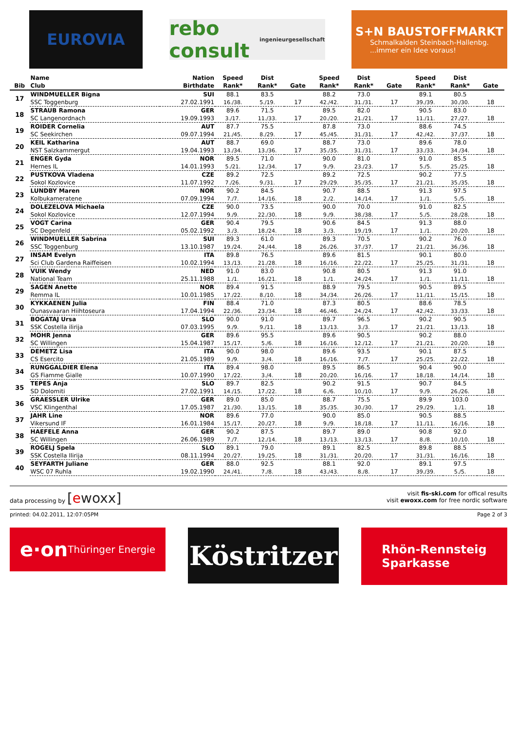EUROVIA
rebo consult ingenieurgesellschaft
S+N BAUSTOFFMARKT
Schmalkalden Steinbach-Hallenbg.
...immer ein Idee voraus!
| | Name | Nation | Speed | Dist | | Speed | Dist | | Speed | Dist | |
| --- | --- | --- | --- | --- | --- | --- | --- | --- | --- | --- | --- |
| Bib | Club | Birthdate | Rank* | Rank* | Gate | Rank* | Rank* | Gate | Rank* | Rank* | Gate |
| 17 | WINDMUELLER Bigna | SUI | 88.1 | 83.5 | | 88.2 | 73.0 | | 89.1 | 80.5 | |
| | SSC Toggenburg | 27.02.1991 | 16./38. | 5./19. | 17 | 42./42. | 31./31. | 17 | 39./39. | 30./30. | 18 |
| 18 | STRAUB Ramona | GER | 89.6 | 71.5 | | 89.5 | 82.0 | | 90.5 | 83.0 | |
| | SC Langenordnach | 19.09.1993 | 3./17. | 11./33. | 17 | 20./20. | 21./21. | 17 | 11./11. | 27./27. | 18 |
| 19 | ROIDER Cornelia | AUT | 87.7 | 75.5 | | 87.8 | 73.0 | | 88.6 | 74.5 | |
| | SC Seekirchen | 09.07.1994 | 21./45. | 8./29. | 17 | 45./45. | 31./31. | 17 | 42./42. | 37./37. | 18 |
| 20 | KEIL Katharina | AUT | 88.7 | 69.0 | | 88.7 | 73.0 | | 89.6 | 78.0 | |
| | NST Salzkammergut | 19.04.1993 | 13./34. | 13./36. | 17 | 35./35. | 31./31. | 17 | 33./33. | 34./34. | 18 |
| 21 | ENGER Gyda | NOR | 89.5 | 71.0 | | 90.0 | 81.0 | | 91.0 | 85.5 | |
| | Hernes IL | 14.01.1993 | 5./21. | 12./34. | 17 | 9./9. | 23./23. | 17 | 5./5. | 25./25. | 18 |
| 22 | PUSTKOVA Vladena | CZE | 89.2 | 72.5 | | 89.2 | 72.5 | | 90.2 | 77.5 | |
| | Sokol Kozlovice | 11.07.1992 | 7./26. | 9./31. | 17 | 29./29. | 35./35. | 17 | 21./21. | 35./35. | 18 |
| 23 | LUNDBY Maren | NOR | 90.2 | 84.5 | | 90.7 | 88.5 | | 91.3 | 97.5 | |
| | Kolbukameratene | 07.09.1994 | 7./7. | 14./16. | 18 | 2./2. | 14./14. | 17 | 1./1. | 5./5. | 18 |
| 24 | DOLEZELOVA Michaela | CZE | 90.0 | 73.5 | | 90.0 | 70.0 | | 91.0 | 82.5 | |
| | Sokol Kozlovice | 12.07.1994 | 9./9. | 22./30. | 18 | 9./9. | 38./38. | 17 | 5./5. | 28./28. | 18 |
| 25 | VOGT Carina | GER | 90.4 | 79.5 | | 90.6 | 84.5 | | 91.3 | 88.0 | |
| | SC Degenfeld | 05.02.1992 | 3./3. | 18./24. | 18 | 3./3. | 19./19. | 17 | 1./1. | 20./20. | 18 |
| 26 | WINDMUELLER Sabrina | SUI | 89.3 | 61.0 | | 89.3 | 70.5 | | 90.2 | 76.0 | |
| | SSC Toggenburg | 13.10.1987 | 19./24. | 24./44. | 18 | 26./26. | 37./37. | 17 | 21./21. | 36./36. | 18 |
| 27 | INSAM Evelyn | ITA | 89.8 | 76.5 | | 89.6 | 81.5 | | 90.1 | 80.0 | |
| | Sci Club Gardena Raiffeisen | 10.02.1994 | 13./13. | 21./28. | 18 | 16./16. | 22./22. | 17 | 25./25. | 31./31. | 18 |
| 28 | VUIK Wendy | NED | 91.0 | 83.0 | | 90.8 | 80.5 | | 91.3 | 91.0 | |
| | National Team | 25.11.1988 | 1./1. | 16./21. | 18 | 1./1. | 24./24. | 17 | 1./1. | 11./11. | 18 |
| 29 | SAGEN Anette | NOR | 89.4 | 91.5 | | 88.9 | 79.5 | | 90.5 | 89.5 | |
| | Remma IL | 10.01.1985 | 17./22. | 8./10. | 18 | 34./34. | 26./26. | 17 | 11./11. | 15./15. | 18 |
| 30 | KYKKAENEN Julia | FIN | 88.4 | 71.0 | | 87.3 | 80.5 | | 88.6 | 78.5 | |
| | Ounasvaaran Hiihtoseura | 17.04.1994 | 22./36. | 23./34. | 18 | 46./46. | 24./24. | 17 | 42./42. | 33./33. | 18 |
| 31 | BOGATAJ Ursa | SLO | 90.0 | 91.0 | | 89.7 | 96.5 | | 90.2 | 90.5 | |
| | SSK Costella ilirija | 07.03.1995 | 9./9. | 9./11. | 18 | 13./13. | 3./3. | 17 | 21./21. | 13./13. | 18 |
| 32 | MOHR Jenna | GER | 89.6 | 95.5 | | 89.6 | 90.5 | | 90.2 | 88.0 | |
| | SC Willingen | 15.04.1987 | 15./17. | 5./6. | 18 | 16./16. | 12./12. | 17 | 21./21. | 20./20. | 18 |
| 33 | DEMETZ Lisa | ITA | 90.0 | 98.0 | | 89.6 | 93.5 | | 90.1 | 87.5 | |
| | CS Esercito | 21.05.1989 | 9./9. | 3./4. | 18 | 16./16. | 7./7. | 17 | 25./25. | 22./22. | 18 |
| 34 | RUNGGALDIER Elena | ITA | 89.4 | 98.0 | | 89.5 | 86.5 | | 90.4 | 90.0 | |
| | GS Fiamme Gialle | 10.07.1990 | 17./22. | 3./4. | 18 | 20./20. | 16./16. | 17 | 18./18. | 14./14. | 18 |
| 35 | TEPES Anja | SLO | 89.7 | 82.5 | | 90.2 | 91.5 | | 90.7 | 84.5 | |
| | SD Dolomiti | 27.02.1991 | 14./15. | 17./22. | 18 | 6./6. | 10./10. | 17 | 9./9. | 26./26. | 18 |
| 36 | GRAESSLER Ulrike | GER | 89.0 | 85.0 | | 88.7 | 75.5 | | 89.9 | 103.0 | |
| | VSC Klingenthal | 17.05.1987 | 21./30. | 13./15. | 18 | 35./35. | 30./30. | 17 | 29./29. | 1./1. | 18 |
| 37 | JAHR Line | NOR | 89.6 | 77.0 | | 90.0 | 85.0 | | 90.5 | 88.5 | |
| | Vikersund IF | 16.01.1984 | 15./17. | 20./27. | 18 | 9./9. | 18./18. | 17 | 11./11. | 16./16. | 18 |
| 38 | HAEFELE Anna | GER | 90.2 | 87.5 | | 89.7 | 89.0 | | 90.8 | 92.0 | |
| | SC Willingen | 26.06.1989 | 7./7. | 12./14. | 18 | 13./13. | 13./13. | 17 | 8./8. | 10./10. | 18 |
| 39 | ROGELJ Spela | SLO | 89.1 | 79.0 | | 89.1 | 82.5 | | 89.8 | 88.5 | |
| | SSK Costella Ilirija | 08.11.1994 | 20./27. | 19./25. | 18 | 31./31. | 20./20. | 17 | 31./31. | 16./16. | 18 |
| 40 | SEYFARTH Juliane | GER | 88.0 | 92.5 | | 88.1 | 92.0 | | 89.1 | 97.5 | |
| | WSC 07 Ruhla | 19.02.1990 | 24./41. | 7./8. | 18 | 43./43. | 8./8. | 17 | 39./39. | 5./5. | 18 |
data processing by [ewoxx]
visit fis-ski.com for offical results
visit ewoxx.com for free nordic software
printed: 04.02.2011, 12:07:05PM Page 2 of 3
e·on Thüringer Energie
Köstritzer
Rhön-Rennsteig
Sparkasse